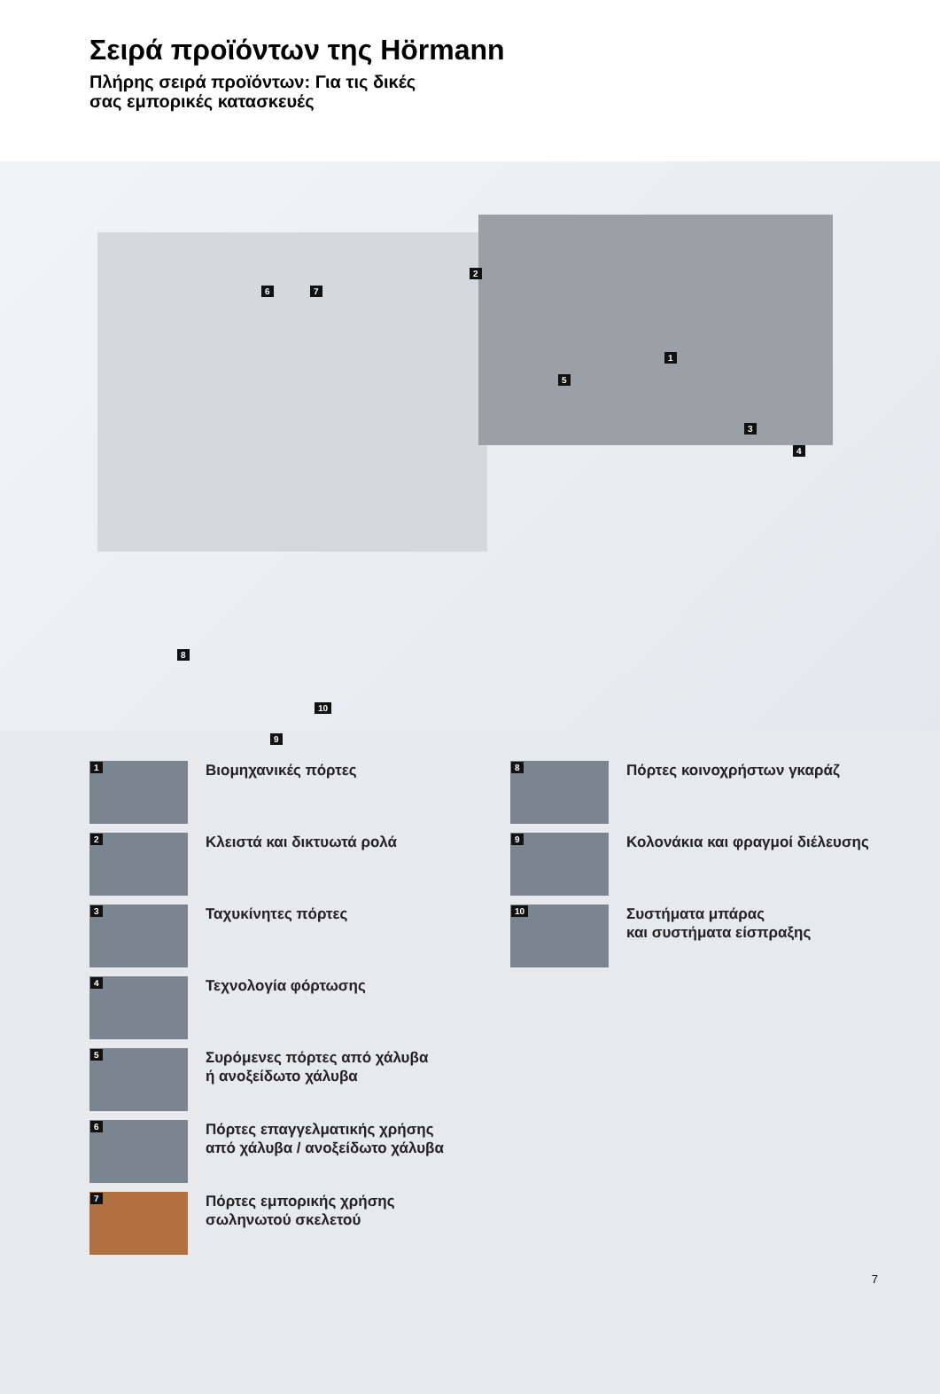Σειρά προϊόντων της Hörmann
Πλήρης σειρά προϊόντων: Για τις δικές
σας εμπορικές κατασκευές
2
1
3
4
5
6 7
8
9
10
1
Βιομηχανικές πόρτες
2
Κλειστά και δικτυωτά ρολά
3
Ταχυκίνητες πόρτες
4
Τεχνολογία φόρτωσης
5
Συρόμενες πόρτες από χάλυβα
ή ανοξείδωτο χάλυβα
6
Πόρτες επαγγελματικής χρήσης
από χάλυβα / ανοξείδωτο χάλυβα
7
Πόρτες εμπορικής χρήσης
σωληνωτού σκελετού
8
Πόρτες κοινοχρήστων γκαράζ
9
Κολονάκια και φραγμοί διέλευσης
10
Συστήματα μπάρας
και συστήματα είσπραξης
7